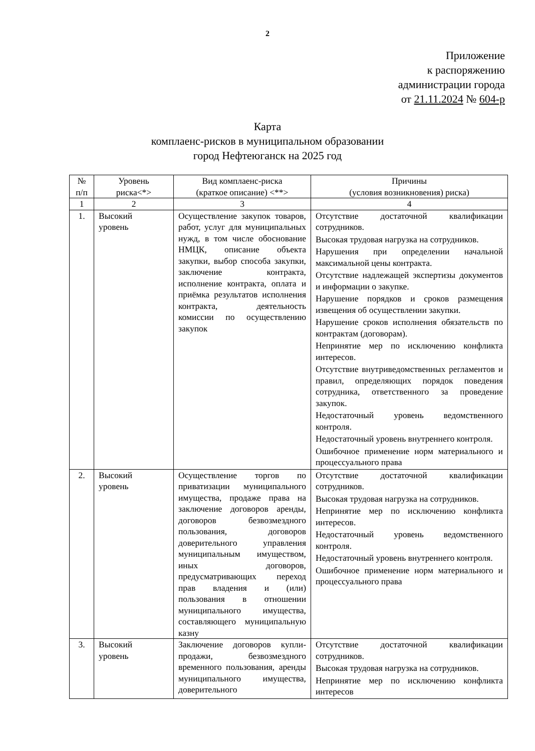2
Приложение
к распоряжению
администрации города
от 21.11.2024 № 604-р
Карта
комплаенс-рисков в муниципальном образовании
город Нефтеюганск на 2025 год
| № п/п | Уровень риска<*> | Вид комплаенс-риска (краткое описание) <**> | Причины (условия возникновения) риска) |
| --- | --- | --- | --- |
| 1 | 2 | 3 | 4 |
| 1. | Высокий уровень | Осуществление закупок товаров, работ, услуг для муниципальных нужд, в том числе обоснование НМЦК, описание объекта закупки, выбор способа закупки, заключение контракта, исполнение контракта, оплата и приёмка результатов исполнения контракта, деятельность комиссии по осуществлению закупок | Отсутствие достаточной квалификации сотрудников. Высокая трудовая нагрузка на сотрудников. Нарушения при определении начальной максимальной цены контракта. Отсутствие надлежащей экспертизы документов и информации о закупке. Нарушение порядков и сроков размещения извещения об осуществлении закупки. Нарушение сроков исполнения обязательств по контрактам (договорам). Непринятие мер по исключению конфликта интересов. Отсутствие внутриведомственных регламентов и правил, определяющих порядок поведения сотрудника, ответственного за проведение закупок. Недостаточный уровень ведомственного контроля. Недостаточный уровень внутреннего контроля. Ошибочное применение норм материального и процессуального права |
| 2. | Высокий уровень | Осуществление торгов по приватизации муниципального имущества, продаже права на заключение договоров аренды, договоров безвозмездного пользования, договоров доверительного управления муниципальным имуществом, иных договоров, предусматривающих переход прав владения и (или) пользования в отношении муниципального имущества, составляющего муниципальную казну | Отсутствие достаточной квалификации сотрудников. Высокая трудовая нагрузка на сотрудников. Непринятие мер по исключению конфликта интересов. Недостаточный уровень ведомственного контроля. Недостаточный уровень внутреннего контроля. Ошибочное применение норм материального и процессуального права |
| 3. | Высокий уровень | Заключение договоров купли-продажи, безвозмездного временного пользования, аренды муниципального имущества, доверительного | Отсутствие достаточной квалификации сотрудников. Высокая трудовая нагрузка на сотрудников. Непринятие мер по исключению конфликта интересов |